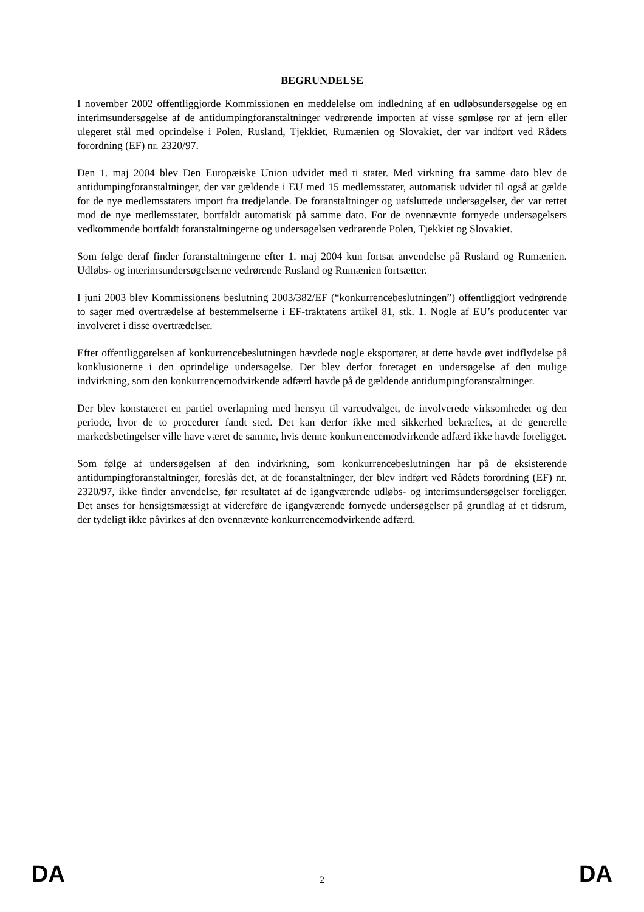BEGRUNDELSE
I november 2002 offentliggjorde Kommissionen en meddelelse om indledning af en udløbsundersøgelse og en interimsundersøgelse af de antidumpingforanstaltninger vedrørende importen af visse sømløse rør af jern eller ulegeret stål med oprindelse i Polen, Rusland, Tjekkiet, Rumænien og Slovakiet, der var indført ved Rådets forordning (EF) nr. 2320/97.
Den 1. maj 2004 blev Den Europæiske Union udvidet med ti stater. Med virkning fra samme dato blev de antidumpingforanstaltninger, der var gældende i EU med 15 medlemsstater, automatisk udvidet til også at gælde for de nye medlemsstaters import fra tredjelande. De foranstaltninger og uafsluttede undersøgelser, der var rettet mod de nye medlemsstater, bortfaldt automatisk på samme dato. For de ovennævnte fornyede undersøgelsers vedkommende bortfaldt foranstaltningerne og undersøgelsen vedrørende Polen, Tjekkiet og Slovakiet.
Som følge deraf finder foranstaltningerne efter 1. maj 2004 kun fortsat anvendelse på Rusland og Rumænien. Udløbs- og interimsundersøgelserne vedrørende Rusland og Rumænien fortsætter.
I juni 2003 blev Kommissionens beslutning 2003/382/EF (“konkurrencebeslutningen”) offentliggjort vedrørende to sager med overtrædelse af bestemmelserne i EF-traktatens artikel 81, stk. 1. Nogle af EU’s producenter var involveret i disse overtrædelser.
Efter offentliggørelsen af konkurrencebeslutningen hævdede nogle eksportører, at dette havde øvet indflydelse på konklusionerne i den oprindelige undersøgelse. Der blev derfor foretaget en undersøgelse af den mulige indvirkning, som den konkurrencemodvirkende adfærd havde på de gældende antidumpingforanstaltninger.
Der blev konstateret en partiel overlapning med hensyn til vareudvalget, de involverede virksomheder og den periode, hvor de to procedurer fandt sted. Det kan derfor ikke med sikkerhed bekræftes, at de generelle markedsbetingelser ville have været de samme, hvis denne konkurrencemodvirkende adfærd ikke havde foreligget.
Som følge af undersøgelsen af den indvirkning, som konkurrencebeslutningen har på de eksisterende antidumpingforanstaltninger, foreslås det, at de foranstaltninger, der blev indført ved Rådets forordning (EF) nr. 2320/97, ikke finder anvendelse, før resultatet af de igangværende udløbs- og interimsundersøgelser foreligger. Det anses for hensigtsmæssigt at videreføre de igangværende fornyede undersøgelser på grundlag af et tidsrum, der tydeligt ikke påvirkes af den ovennævnte konkurrencemodvirkende adfærd.
DA 2 DA